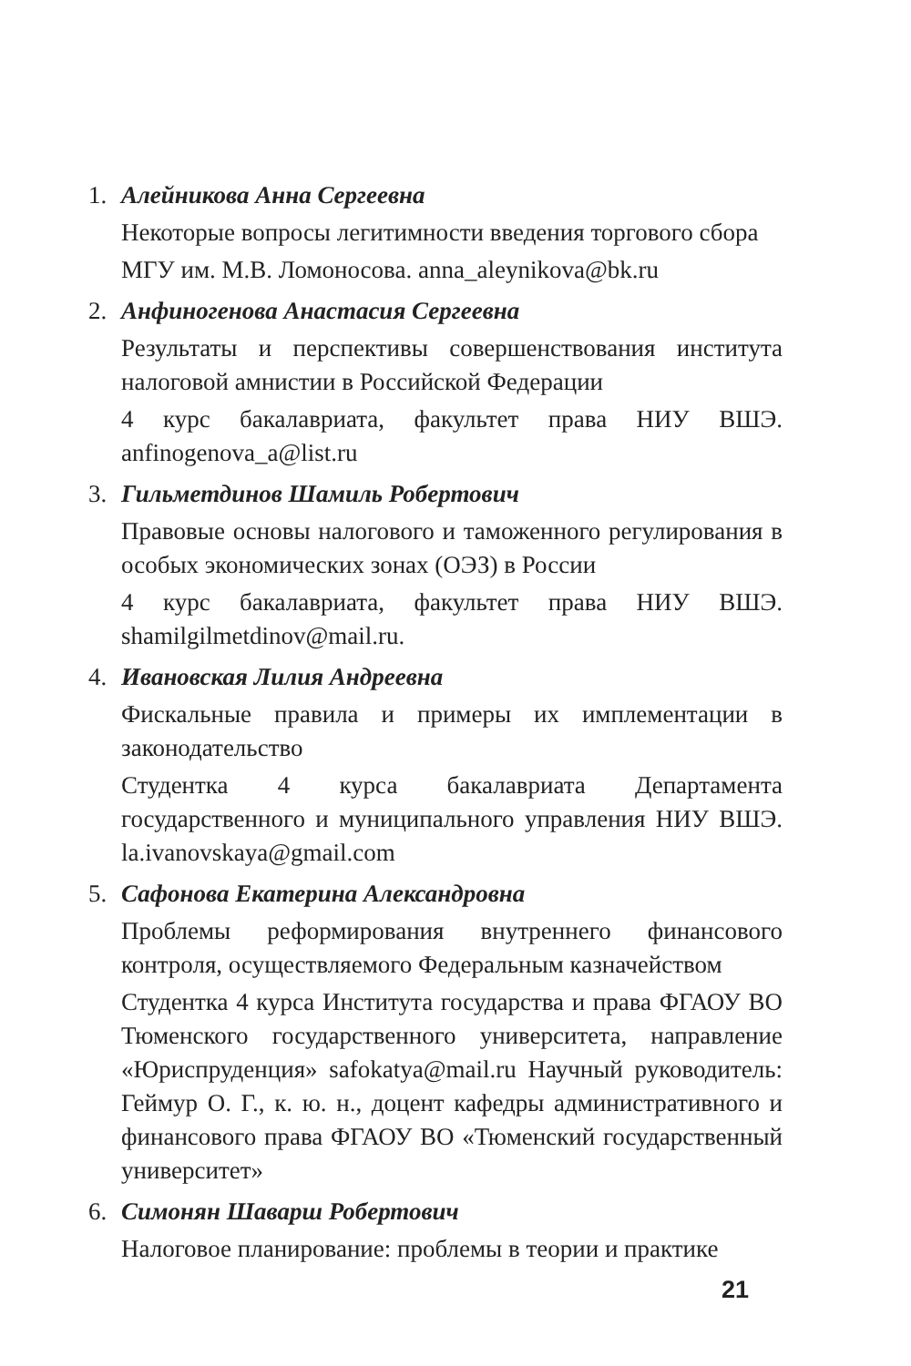1. Алейникова Анна Сергеевна
Некоторые вопросы легитимности введения торгового сбора
МГУ им. М.В. Ломоносова. anna_aleynikova@bk.ru
2. Анфиногенова Анастасия Сергеевна
Результаты и перспективы совершенствования института налоговой амнистии в Российской Федерации
4 курс бакалавриата, факультет права НИУ ВШЭ. anfinogenova_a@list.ru
3. Гильметдинов Шамиль Робертович
Правовые основы налогового и таможенного регулирования в особых экономических зонах (ОЭЗ) в России
4 курс бакалавриата, факультет права НИУ ВШЭ. shamilgilmetdinov@mail.ru.
4. Ивановская Лилия Андреевна
Фискальные правила и примеры их имплементации в законодательство
Студентка 4 курса бакалавриата Департамента государственного и муниципального управления НИУ ВШЭ. la.ivanovskaya@gmail.com
5. Сафонова Екатерина Александровна
Проблемы реформирования внутреннего финансового контроля, осуществляемого Федеральным казначейством
Студентка 4 курса Института государства и права ФГАОУ ВО Тюменского государственного университета, направление «Юриспруденция» safokatya@mail.ru Научный руководитель: Геймур О. Г., к. ю. н., доцент кафедры административного и финансового права ФГАОУ ВО «Тюменский государственный университет»
6. Симонян Шаварш Робертович
Налоговое планирование: проблемы в теории и практике
21